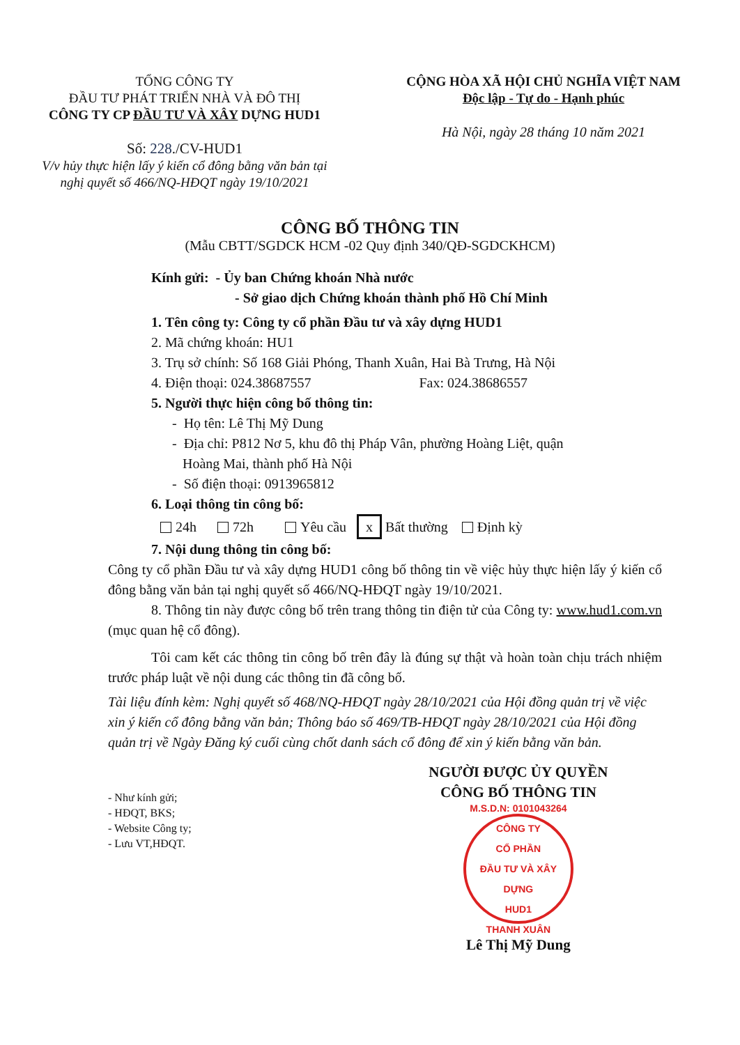TỔNG CÔNG TY
ĐẦU TƯ PHÁT TRIỂN NHÀ VÀ ĐÔ THỊ
CÔNG TY CP ĐẦU TƯ VÀ XÂY DỰNG HUD1
Số: 228./CV-HUD1
V/v hủy thực hiện lấy ý kiến cổ đông bằng văn bản tại
nghị quyết số 466/NQ-HĐQT ngày 19/10/2021
CỘNG HÒA XÃ HỘI CHỦ NGHĨA VIỆT NAM
Độc lập - Tự do - Hạnh phúc
Hà Nội, ngày 28 tháng 10 năm 2021
CÔNG BỐ THÔNG TIN
(Mẫu CBTT/SGDCK HCM -02 Quy định 340/QĐ-SGDCKHCM)
Kính gửi: - Ủy ban Chứng khoán Nhà nước
- Sở giao dịch Chứng khoán thành phố Hồ Chí Minh
1. Tên công ty: Công ty cổ phần Đầu tư và xây dựng HUD1
2. Mã chứng khoán: HU1
3. Trụ sở chính: Số 168 Giải Phóng, Thanh Xuân, Hai Bà Trưng, Hà Nội
4. Điện thoại: 024.38687557 Fax: 024.38686557
5. Người thực hiện công bố thông tin:
- Họ tên: Lê Thị Mỹ Dung
- Địa chỉ: P812 Nơ 5, khu đô thị Pháp Vân, phường Hoàng Liệt, quận
Hoàng Mai, thành phố Hà Nội
- Số điện thoại: 0913965812
6. Loại thông tin công bố:
24h 72h Yêu cầu x Bất thường Định kỳ
7. Nội dung thông tin công bố:
Công ty cổ phần Đầu tư và xây dựng HUD1 công bố thông tin về việc hủy thực hiện lấy ý kiến cổ đông bằng văn bản tại nghị quyết số 466/NQ-HĐQT ngày 19/10/2021.
8. Thông tin này được công bố trên trang thông tin điện tử của Công ty: www.hud1.com.vn (mục quan hệ cổ đông).
Tôi cam kết các thông tin công bố trên đây là đúng sự thật và hoàn toàn chịu trách nhiệm trước pháp luật về nội dung các thông tin đã công bố.
Tài liệu đính kèm: Nghị quyết số 468/NQ-HĐQT ngày 28/10/2021 của Hội đồng quản trị về việc xin ý kiến cổ đông bằng văn bản; Thông báo số 469/TB-HĐQT ngày 28/10/2021 của Hội đồng quản trị về Ngày Đăng ký cuối cùng chốt danh sách cổ đông để xin ý kiến bằng văn bản.
- Như kính gửi;
- HĐQT, BKS;
- Website Công ty;
- Lưu VT,HĐQT.
NGƯỜI ĐƯỢC ỦY QUYỀN
CÔNG BỐ THÔNG TIN
M.S.D.N: 0101043264
CÔNG TY
CỔ PHẦN
ĐẦU TƯ VÀ XÂY DỰNG
HUD1
THANH XUÂN
Lê Thị Mỹ Dung